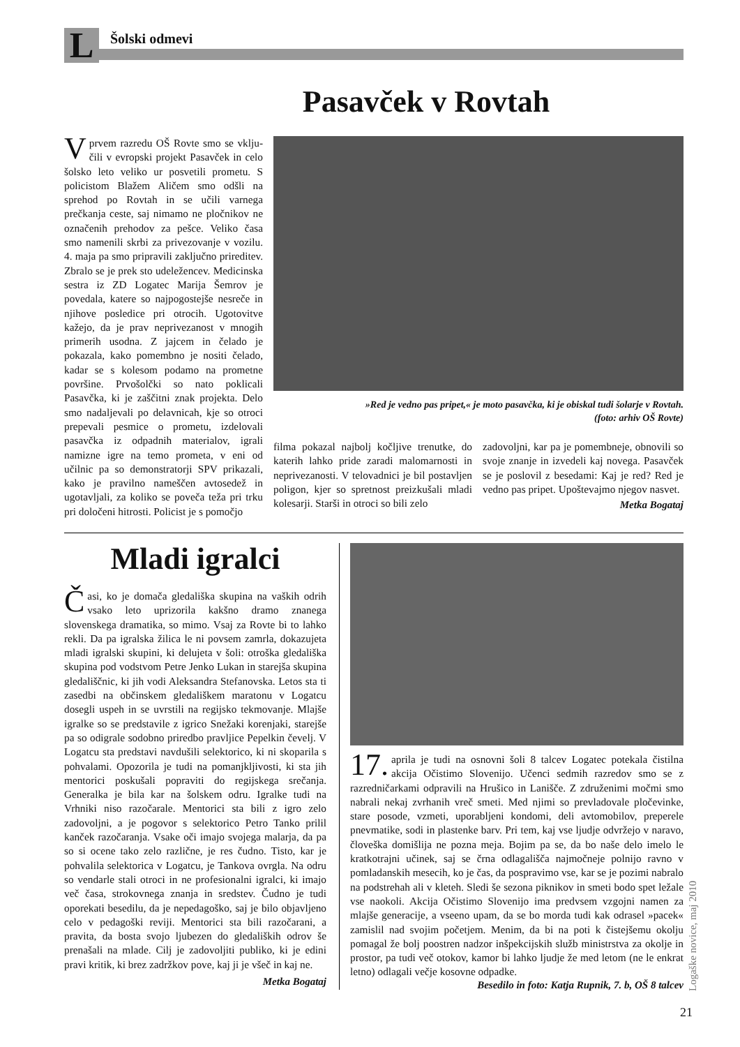L Šolski odmevi
Pasavček v Rovtah
Vprvem razredu OŠ Rovte smo se vklju­čili v evropski projekt Pasavček in celo šolsko leto veliko ur posvetili prometu. S policistom Blažem Aličem smo odšli na sprehod po Rovtah in se učili varnega prečkanja ceste, saj nimamo ne pločnikov ne označenih prehodov za pešce. Veliko časa smo namenili skrbi za privezovanje v vozilu. 4. maja pa smo pripravili zaključno prireditev. Zbralo se je prek sto udeležencev. Medicinska sestra iz ZD Logatec Marija Šemrov je povedala, katere so najpogostejše nesreče in njihove posledice pri otrocih. Ugotovitve kažejo, da je prav neprivezanost v mnogih primerih usodna. Z jajcem in čelado je pokazala, kako pomembno je nositi čelado, kadar se s kolesom podamo na prometne površine. Prvošolčki so nato poklicali Pasavčka, ki je zaščitni znak projekta. Delo smo nadaljevali po delavnicah, kje so otroci prepevali pesmice o prometu, izdelovali pasavčka iz odpadnih materialov, igrali namizne igre na temo prometa, v eni od učilnic pa so demonstratorji SPV prikazali, kako je pravilno nameščen avtosedež in ugotavljali, za koliko se poveča teža pri trku pri določeni hitrosti. Policist je s pomočjo
»Red je vedno pas pripet,« je moto pasavčka, ki je obiskal tudi šolarje v Rovtah.
(foto: arhiv OŠ Rovte)
filma pokazal najbolj kočljive trenutke, do katerih lahko pride zaradi malomarnosti in neprivezanosti. V telovadnici je bil postavljen poligon, kjer so spretnost preizkušali mladi kolesarji. Starši in otroci so bili zelo
zadovoljni, kar pa je pomembneje, obnovili so svoje znanje in izvedeli kaj novega. Pasavček se je poslovil z besedami: Kaj je red? Red je vedno pas pripet. Upoštevajmo njegov nasvet.
Metka Bogataj
Mladi igralci
Časi, ko je domača gledališka skupina na vaških odrih vsako leto uprizorila kakšno dramo znanega slovenskega dramatika, so mimo. Vsaj za Rovte bi to lahko rekli. Da pa igralska žilica le ni povsem zamrla, dokazujeta mladi igralski skupini, ki delujeta v šoli: otroška gledališka skupina pod vodstvom Petre Jenko Lukan in starejša skupina gledališčnic, ki jih vodi Aleksandra Stefanovska. Letos sta ti zasedbi na občinskem gledališkem maratonu v Logatcu dosegli uspeh in se uvrstili na regijsko tekmovanje. Mlajše igralke so se predstavile z igrico Snežaki korenjaki, starejše pa so odigrale sodobno priredbo pravljice Pepelkin čevelj. V Logatcu sta predstavi navdušili selektorico, ki ni skoparila s pohvalami. Opozorila je tudi na pomanjkljivosti, ki sta jih mentorici poskušali popraviti do regijskega srečanja. Generalka je bila kar na šolskem odru. Igralke tudi na Vrhniki niso razočarale. Mentorici sta bili z igro zelo zadovoljni, a je pogovor s selektorico Petro Tanko prilil kanček razočaranja. Vsake oči imajo svojega malarja, da pa so si ocene tako zelo različne, je res čudno. Tisto, kar je pohvalila selektorica v Logatcu, je Tankova ovrgla. Na odru so vendarle stali otroci in ne profesionalni igralci, ki imajo več časa, strokovnega znanja in sredstev. Čudno je tudi oporekati besedilu, da je nepedagoško, saj je bilo objavljeno celo v pedagoški reviji. Mentorici sta bili razočarani, a pravita, da bosta svojo ljubezen do gledaliških odrov še prenašali na mlade. Cilj je zadovoljiti publiko, ki je edini pravi kritik, ki brez zadržkov pove, kaj ji je všeč in kaj ne.
Metka Bogataj
17. aprila je tudi na osnovni šoli 8 talcev Logatec potekala čistilna akcija Očistimo Slovenijo. Učenci sedmih razredov smo se z razredničarkami odpravili na Hrušico in Lanišče. Z združenimi močmi smo nabrali nekaj zvrhanih vreč smeti. Med njimi so prevladovale pločevinke, stare posode, vzmeti, uporabljeni kondomi, deli avtomobilov, preperele pnevmatike, sodi in plastenke barv. Pri tem, kaj vse ljudje odvržejo v naravo, človeška domišlija ne pozna meja. Bojim pa se, da bo naše delo imelo le kratkotrajni učinek, saj se črna odlagališča najmočneje polnijo ravno v pomladanskih mesecih, ko je čas, da pospravimo vse, kar se je pozimi nabralo na podstrehah ali v kleteh. Sledi še sezona piknikov in smeti bodo spet ležale vse naokoli. Akcija Očistimo Slovenijo ima predvsem vzgojni namen za mlajše generacije, a vseeno upam, da se bo morda tudi kak odrasel »pacek« zamislil nad svojim početjem. Menim, da bi na poti k čistejšemu okolju pomagal že bolj poostren nadzor inšpekcijskih služb ministrstva za okolje in prostor, pa tudi več otokov, kamor bi lahko ljudje že med letom (ne le enkrat letno) odlagali večje kosovne odpadke.
Besedilo in foto: Katja Rupnik, 7. b, OŠ 8 talcev
Logaške novice, maj 2010
21